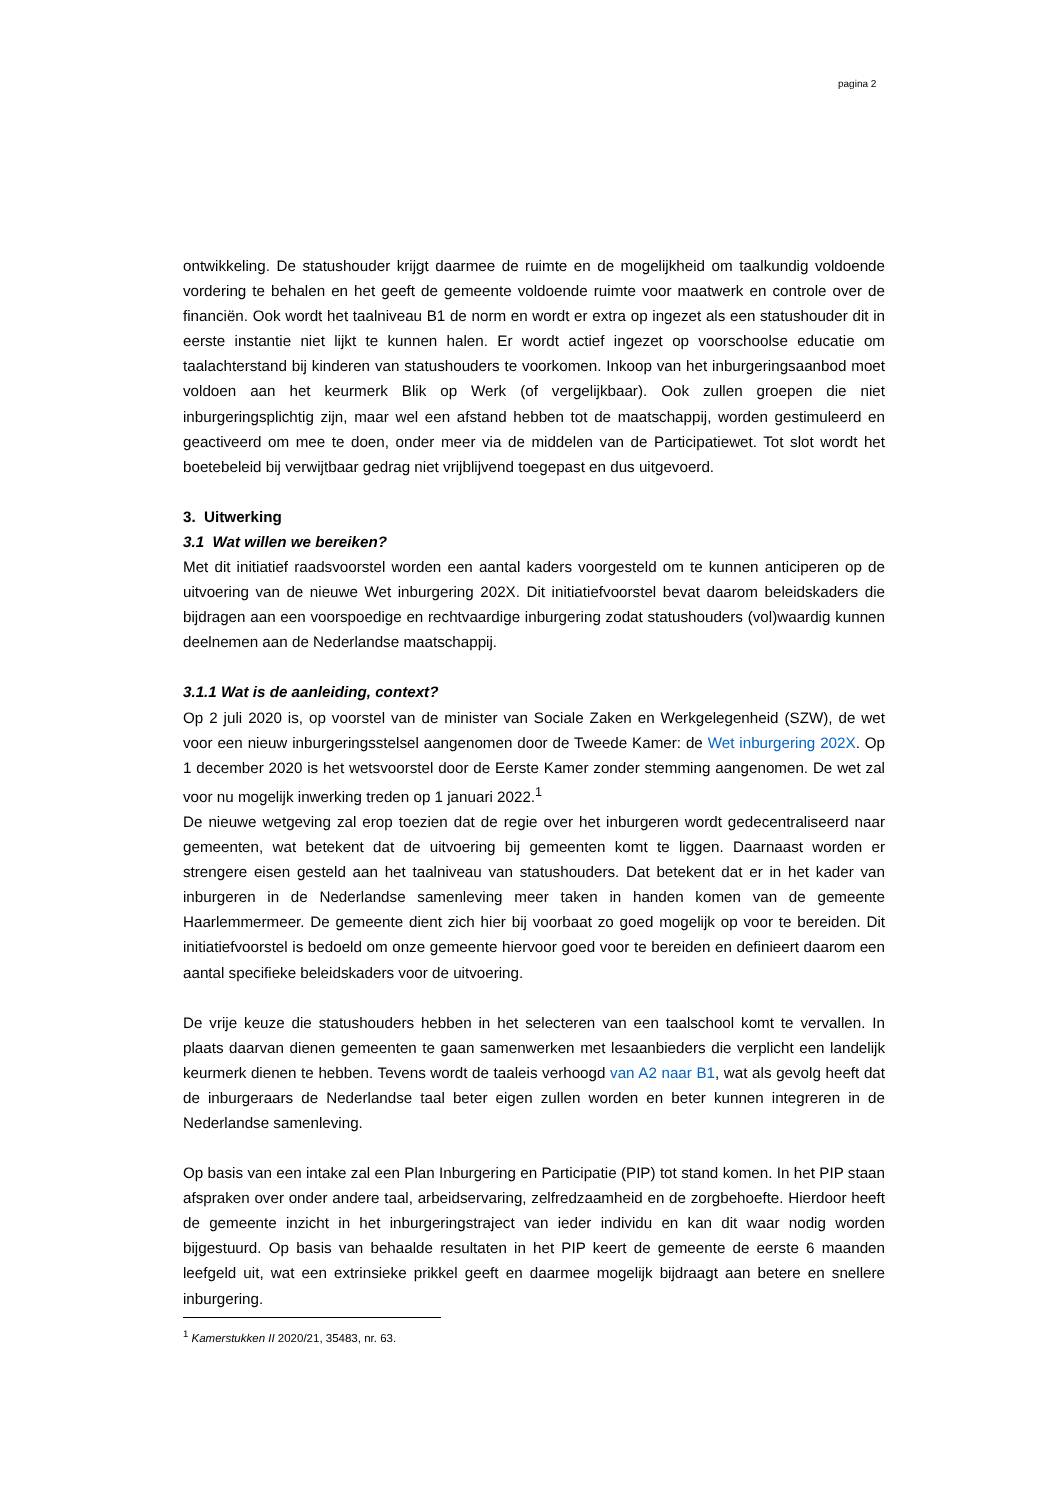pagina 2
ontwikkeling. De statushouder krijgt daarmee de ruimte en de mogelijkheid om taalkundig voldoende vordering te behalen en het geeft de gemeente voldoende ruimte voor maatwerk en controle over de financiën. Ook wordt het taalniveau B1 de norm en wordt er extra op ingezet als een statushouder dit in eerste instantie niet lijkt te kunnen halen. Er wordt actief ingezet op voorschoolse educatie om taalachterstand bij kinderen van statushouders te voorkomen. Inkoop van het inburgeringsaanbod moet voldoen aan het keurmerk Blik op Werk (of vergelijkbaar). Ook zullen groepen die niet inburgeringsplichtig zijn, maar wel een afstand hebben tot de maatschappij, worden gestimuleerd en geactiveerd om mee te doen, onder meer via de middelen van de Participatiewet. Tot slot wordt het boetebeleid bij verwijtbaar gedrag niet vrijblijvend toegepast en dus uitgevoerd.
3. Uitwerking
3.1 Wat willen we bereiken?
Met dit initiatief raadsvoorstel worden een aantal kaders voorgesteld om te kunnen anticiperen op de uitvoering van de nieuwe Wet inburgering 202X. Dit initiatiefvoorstel bevat daarom beleidskaders die bijdragen aan een voorspoedige en rechtvaardige inburgering zodat statushouders (vol)waardig kunnen deelnemen aan de Nederlandse maatschappij.
3.1.1 Wat is de aanleiding, context?
Op 2 juli 2020 is, op voorstel van de minister van Sociale Zaken en Werkgelegenheid (SZW), de wet voor een nieuw inburgeringsstelsel aangenomen door de Tweede Kamer: de Wet inburgering 202X. Op 1 december 2020 is het wetsvoorstel door de Eerste Kamer zonder stemming aangenomen. De wet zal voor nu mogelijk inwerking treden op 1 januari 2022.<sup>1</sup>
De nieuwe wetgeving zal erop toezien dat de regie over het inburgeren wordt gedecentraliseerd naar gemeenten, wat betekent dat de uitvoering bij gemeenten komt te liggen. Daarnaast worden er strengere eisen gesteld aan het taalniveau van statushouders. Dat betekent dat er in het kader van inburgeren in de Nederlandse samenleving meer taken in handen komen van de gemeente Haarlemmermeer. De gemeente dient zich hier bij voorbaat zo goed mogelijk op voor te bereiden. Dit initiatiefvoorstel is bedoeld om onze gemeente hiervoor goed voor te bereiden en definieert daarom een aantal specifieke beleidskaders voor de uitvoering.
De vrije keuze die statushouders hebben in het selecteren van een taalschool komt te vervallen. In plaats daarvan dienen gemeenten te gaan samenwerken met lesaanbieders die verplicht een landelijk keurmerk dienen te hebben. Tevens wordt de taaleis verhoogd van A2 naar B1, wat als gevolg heeft dat de inburgeraars de Nederlandse taal beter eigen zullen worden en beter kunnen integreren in de Nederlandse samenleving.
Op basis van een intake zal een Plan Inburgering en Participatie (PIP) tot stand komen. In het PIP staan afspraken over onder andere taal, arbeidservaring, zelfredzaamheid en de zorgbehoefte. Hierdoor heeft de gemeente inzicht in het inburgeringstraject van ieder individu en kan dit waar nodig worden bijgestuurd. Op basis van behaalde resultaten in het PIP keert de gemeente de eerste 6 maanden leefgeld uit, wat een extrinsieke prikkel geeft en daarmee mogelijk bijdraagt aan betere en snellere inburgering.
<sup>1</sup> Kamerstukken II 2020/21, 35483, nr. 63.